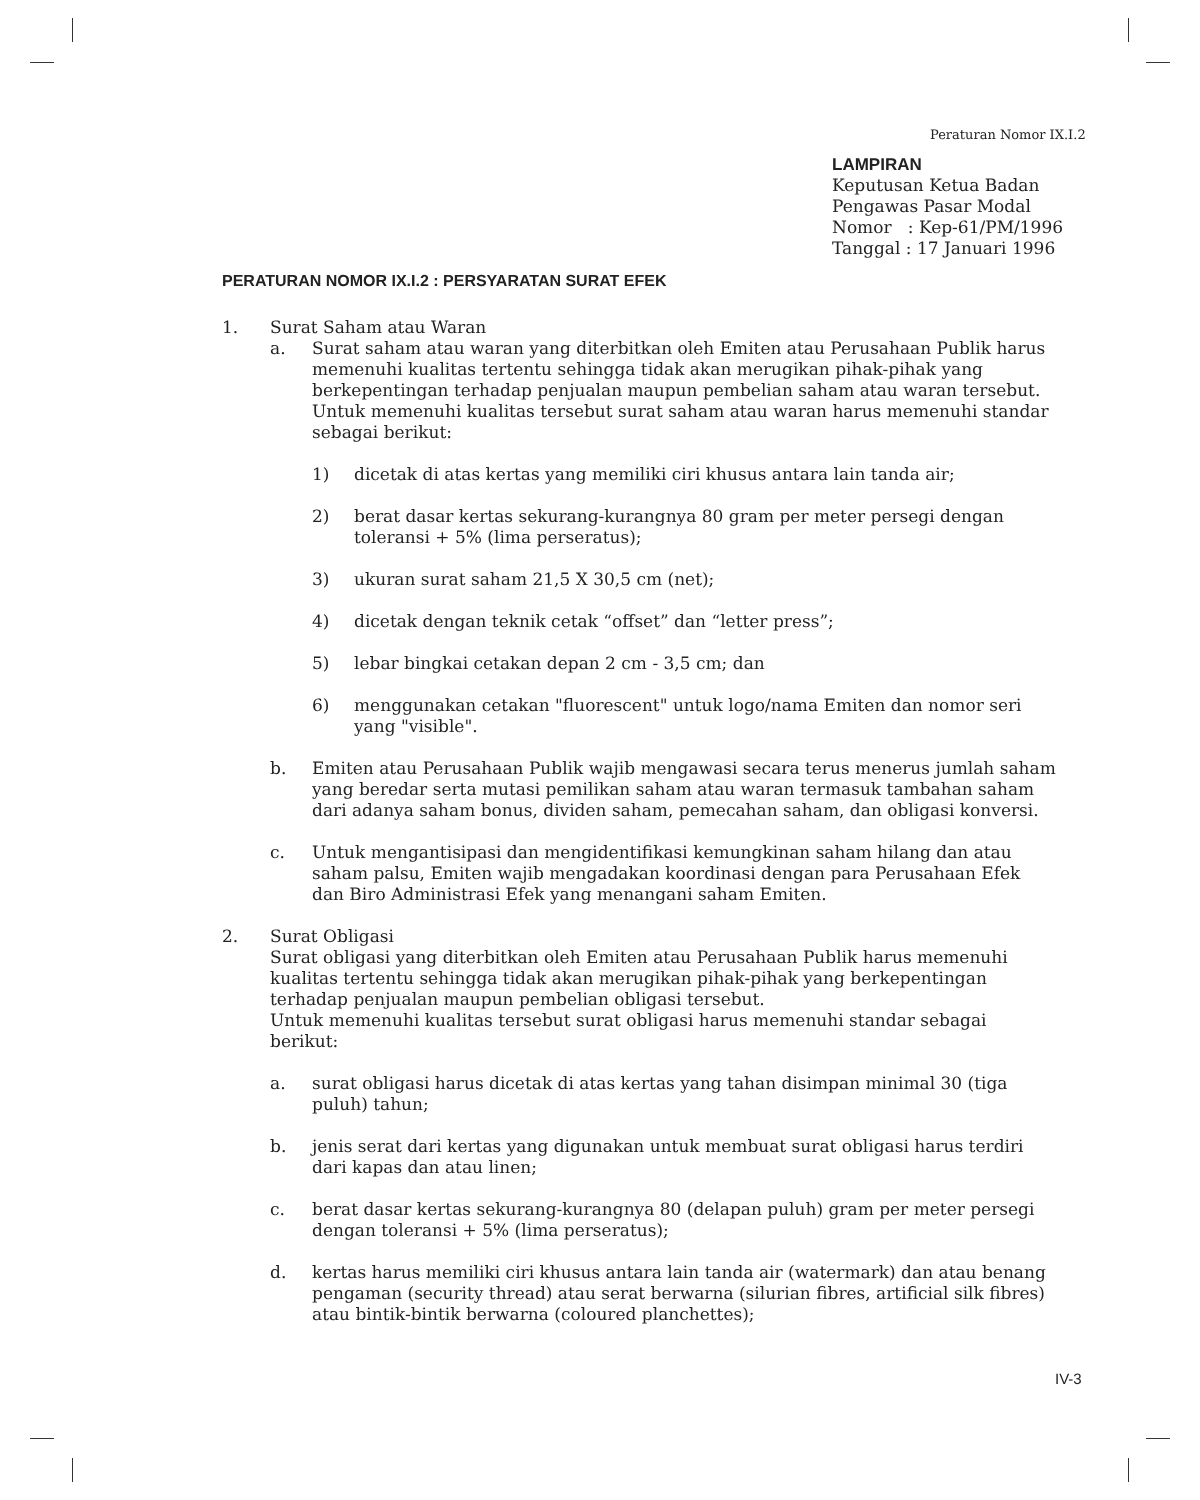Peraturan Nomor IX.I.2
LAMPIRAN
Keputusan Ketua Badan
Pengawas Pasar Modal
Nomor : Kep-61/PM/1996
Tanggal : 17 Januari 1996
PERATURAN NOMOR IX.I.2 : PERSYARATAN SURAT EFEK
1. Surat Saham atau Waran
a. Surat saham atau waran yang diterbitkan oleh Emiten atau Perusahaan Publik harus memenuhi kualitas tertentu sehingga tidak akan merugikan pihak-pihak yang berkepentingan terhadap penjualan maupun pembelian saham atau waran tersebut. Untuk memenuhi kualitas tersebut surat saham atau waran harus memenuhi standar sebagai berikut:
1) dicetak di atas kertas yang memiliki ciri khusus antara lain tanda air;
2) berat dasar kertas sekurang-kurangnya 80 gram per meter persegi dengan toleransi + 5% (lima perseratus);
3) ukuran surat saham 21,5 X 30,5 cm (net);
4) dicetak dengan teknik cetak “offset” dan “letter press”;
5) lebar bingkai cetakan depan 2 cm - 3,5 cm; dan
6) menggunakan cetakan "fluorescent" untuk logo/nama Emiten dan nomor seri yang "visible".
b. Emiten atau Perusahaan Publik wajib mengawasi secara terus menerus jumlah saham yang beredar serta mutasi pemilikan saham atau waran termasuk tambahan saham dari adanya saham bonus, dividen saham, pemecahan saham, dan obligasi konversi.
c. Untuk mengantisipasi dan mengidentifikasi kemungkinan saham hilang dan atau saham palsu, Emiten wajib mengadakan koordinasi dengan para Perusahaan Efek dan Biro Administrasi Efek yang menangani saham Emiten.
2. Surat Obligasi
Surat obligasi yang diterbitkan oleh Emiten atau Perusahaan Publik harus memenuhi kualitas tertentu sehingga tidak akan merugikan pihak-pihak yang berkepentingan terhadap penjualan maupun pembelian obligasi tersebut.
Untuk memenuhi kualitas tersebut surat obligasi harus memenuhi standar sebagai berikut:
a. surat obligasi harus dicetak di atas kertas yang tahan disimpan minimal 30 (tiga puluh) tahun;
b. jenis serat dari kertas yang digunakan untuk membuat surat obligasi harus terdiri dari kapas dan atau linen;
c. berat dasar kertas sekurang-kurangnya 80 (delapan puluh) gram per meter persegi dengan toleransi + 5% (lima perseratus);
d. kertas harus memiliki ciri khusus antara lain tanda air (watermark) dan atau benang pengaman (security thread) atau serat berwarna (silurian fibres, artificial silk fibres) atau bintik-bintik berwarna (coloured planchettes);
IV-3